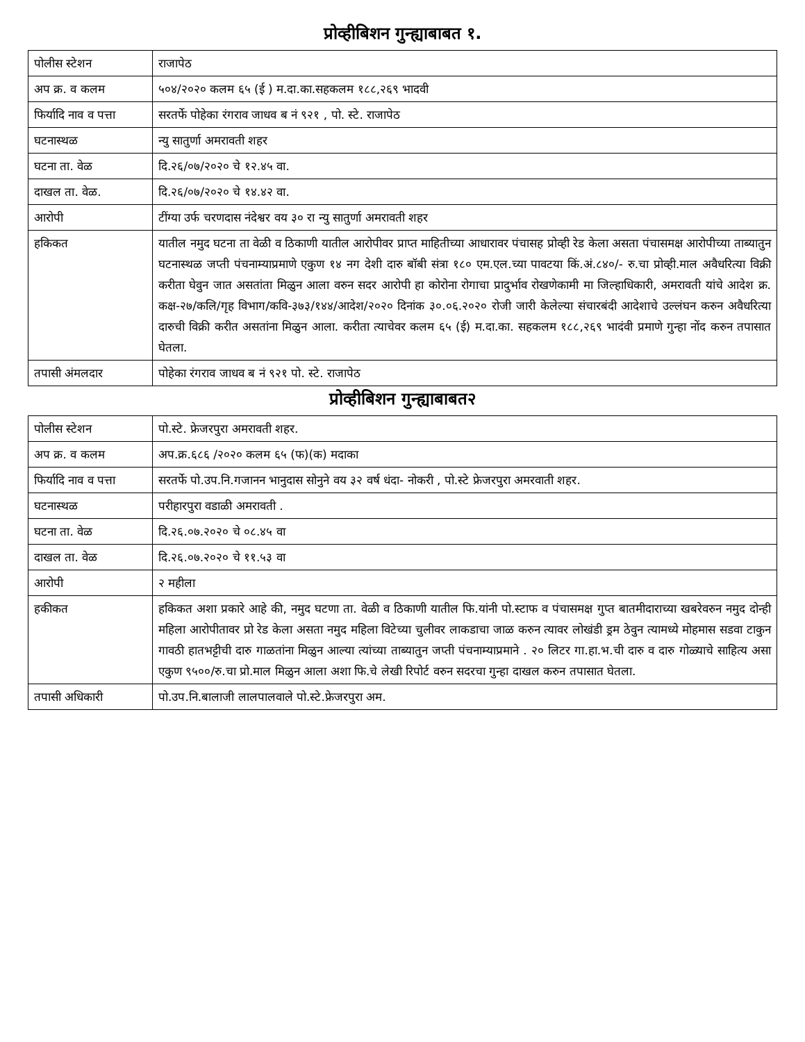प्रोव्हीबिशन गुन्ह्याबाबत १.
| पोलीस स्टेशन | राजापेठ |
| अप क्र. व कलम | ५०४/२०२० कलम ६५ (ई ) म.दा.का.सहकलम १८८,२६९ भादवी |
| फिर्यादि नाव व पत्ता | सरतर्फे पोहेका रंगराव जाधव ब नं ९२१ , पो. स्टे. राजापेठ |
| घटनास्थळ | न्यु सातुर्णा अमरावती शहर |
| घटना ता. वेळ | दि.२६/०७/२०२० चे १२.४५ वा. |
| दाखल ता. वेळ. | दि.२६/०७/२०२० चे १४.४२ वा. |
| आरोपी | टींग्या उर्फ चरणदास नंदेश्वर वय ३० रा न्यु सातुर्णा अमरावती शहर |
| हकिकत | यातील नमुद घटना ता वेळी व ठिकाणी यातील आरोपीवर प्राप्त माहितीच्या आधारावर पंचासह प्रोव्ही रेड केला असता पंचासमक्ष आरोपीच्या ताब्यातुन घटनास्थळ जप्ती पंचनाम्याप्रमाणे एकुण १४ नग देशी दारु बॉबी संत्रा १८० एम.एल.च्या पावटया किं.अं.८४०/- रु.चा प्रोव्ही.माल अवैधरित्या विक्री करीता घेवुन जात असतांता मिळुन आला वरुन सदर आरोपी हा कोरोना रोगाचा प्रादुर्भाव रोखणेकामी मा जिल्हाधिकारी, अमरावती यांचे आदेश क्र. कक्ष-२७/कलि/गृह विभाग/कवि-३७३/१४४/आदेश/२०२० दिनांक ३०.०६.२०२० रोजी जारी केलेल्या संचारबंदी आदेशाचे उल्लंघन करुन अवैधरित्या दारुची विक्री करीत असतांना मिळुन आला. करीता त्याचेवर कलम ६५ (ई) म.दा.का. सहकलम १८८,२६९ भादंवी प्रमाणे गुन्हा नोंद करुन तपासात घेतला. |
| तपासी अंमलदार | पोहेका रंगराव जाधव ब नं ९२१ पो. स्टे. राजापेठ |
प्रोव्हीबिशन गुन्ह्याबाबत२
| पोलीस स्टेशन | पो.स्टे. फ्रेजरपुरा अमरावती शहर. |
| अप क्र. व कलम | अप.क्र.६८६ /२०२० कलम ६५ (फ)(क) मदाका |
| फिर्यादि नाव व पत्ता | सरतर्फे पो.उप.नि.गजानन भानुदास सोनुने वय ३२ वर्ष धंदा- नोकरी , पो.स्टे फ्रेजरपुरा अमरवाती शहर. |
| घटनास्थळ | परीहारपुरा वडाळी अमरावती . |
| घटना ता. वेळ | दि.२६.०७.२०२० चे ०८.४५ वा |
| दाखल ता. वेळ | दि.२६.०७.२०२० चे ११.५३ वा |
| आरोपी | २ महीला |
| हकीकत | हकिकत अशा प्रकारे आहे की, नमुद घटणा ता. वेळी व ठिकाणी यातील फि.यांनी पो.स्टाफ व पंचासमक्ष गुप्त बातमीदाराच्या खबरेवरुन नमुद दोन्ही महिला आरोपीतावर प्रो रेड केला असता नमुद महिला विटेच्या चुलीवर लाकडाचा जाळ करुन त्यावर लोखंडी ड्रम ठेवुन त्यामध्ये मोहमास सडवा टाकुन गावठी हातभट्टीची दारु गाळतांना मिळुन आल्या त्यांच्या ताब्यातुन जप्ती पंचनाम्याप्रमाने . २० लिटर गा.हा.भ.ची दारु व दारु गोळ्याचे साहित्य असा एकुण ९५००/रु.चा प्रो.माल मिळुन आला अशा फि.चे लेखी रिपोर्ट वरुन सदरचा गुन्हा दाखल करुन तपासात घेतला. |
| तपासी अधिकारी | पो.उप.नि.बालाजी लालपालवाले पो.स्टे.फ्रेजरपुरा अम. |